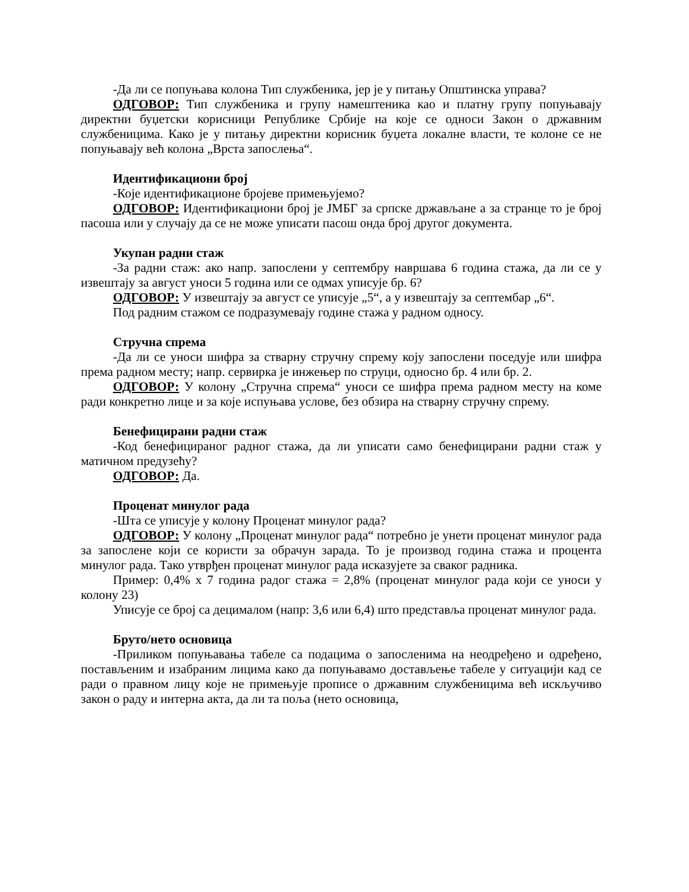-Да ли се попуњава колона Тип службеника, јер је у питању Општинска управа?
ОДГОВОР: Тип службеника и групу намештеника као и платну групу попуњавају директни буџетски корисници Републике Србије на које се односи Закон о државним службеницима. Како је у питању директни корисник буџета локалне власти, те колоне се не попуњавају већ колона „Врста запослења“.
Идентификациони број
-Које идентификационе бројеве примењујемо?
ОДГОВОР: Идентификациони број је ЈМБГ за српске држављане а за странце то је број пасоша или у случају да се не може уписати пасош онда број другог документа.
Укупан радни стаж
-За радни стаж: ако напр. запослени у септембру навршава 6 година стажа, да ли се у извештају за август уноси 5 година или се одмах уписује бр. 6?
ОДГОВОР: У извештају за август се уписује „5“, а у извештају за септембар „6“.
Под радним стажом се подразумевају године стажа у радном односу.
Стручна спрема
-Да ли се уноси шифра за стварну стручну спрему коју запослени поседује или шифра према радном месту; напр. сервирка је инжењер по струци, односно бр. 4 или бр. 2.
ОДГОВОР: У колону „Стручна спрема“ уноси се шифра према радном месту на коме ради конкретно лице и за које испуњава услове, без обзира на стварну стручну спрему.
Бенефицирани радни стаж
-Код бенефицираног радног стажа, да ли уписати само бенефицирани радни стаж у матичном предузећу?
ОДГОВОР: Да.
Проценат минулог рада
-Шта се уписује у колону Проценат минулог рада?
ОДГОВОР: У колону „Проценат минулог рада“ потребно је унети проценат минулог рада за запослене који се користи за обрачун зарада. То је производ година стажа и процента минулог рада. Тако утврђен проценат минулог рада исказујете за сваког радника.
Пример: 0,4% x 7 година радог стажа = 2,8% (проценат минулог рада који се уноси у колону 23)
Уписује се број са децималом (напр: 3,6 или 6,4) што представља проценат минулог рада.
Бруто/нето основица
-Приликом попуњавања табеле са подацима о запосленима на неодређено и одређено, постављеним и изабраним лицима како да попуњавамо достављење табеле у ситуацији кад се ради о правном лицу које не примењује прописе о државним службеницима већ искључиво закон о раду и интерна акта, да ли та поља (нето основица,